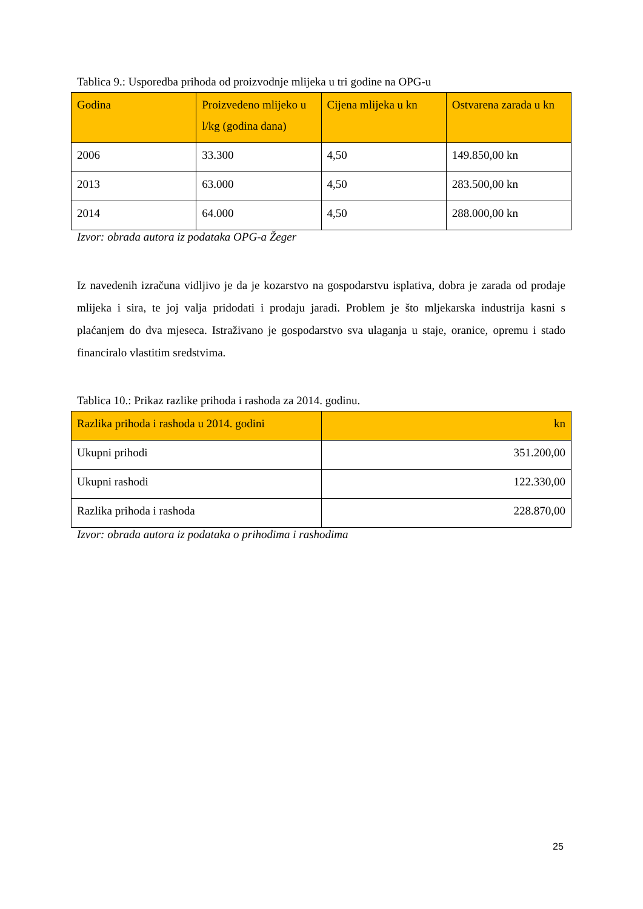Tablica 9.: Usporedba prihoda od proizvodnje mlijeka u tri godine na OPG-u
| Godina | Proizvedeno mlijeko u l/kg (godina dana) | Cijena mlijeka u kn | Ostvarena zarada u kn |
| --- | --- | --- | --- |
| 2006 | 33.300 | 4,50 | 149.850,00 kn |
| 2013 | 63.000 | 4,50 | 283.500,00 kn |
| 2014 | 64.000 | 4,50 | 288.000,00 kn |
Izvor: obrada autora iz podataka OPG-a Žeger
Iz navedenih izračuna vidljivo je da je kozarstvo na gospodarstvu isplativa, dobra je zarada od prodaje mlijeka i sira, te joj valja pridodati i prodaju jaradi. Problem je što mljekarska industrija kasni s plaćanjem do dva mjeseca. Istraživano je gospodarstvo sva ulaganja u staje, oranice, opremu i stado financiralo vlastitim sredstvima.
Tablica 10.: Prikaz razlike prihoda i rashoda za 2014. godinu.
| Razlika prihoda i rashoda u 2014. godini | kn |
| --- | --- |
| Ukupni prihodi | 351.200,00 |
| Ukupni rashodi | 122.330,00 |
| Razlika prihoda i rashoda | 228.870,00 |
Izvor: obrada autora iz podataka o prihodima i rashodima
25